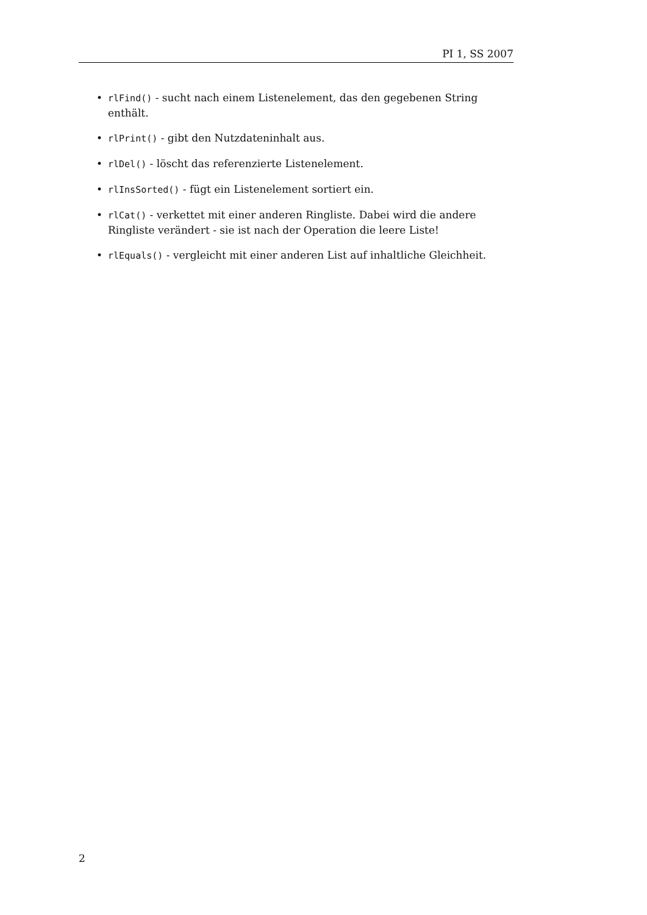PI 1, SS 2007
• rlFind() - sucht nach einem Listenelement, das den gegebenen String enthält.
• rlPrint() - gibt den Nutzdateninhalt aus.
• rlDel() - löscht das referenzierte Listenelement.
• rlInsSorted() - fügt ein Listenelement sortiert ein.
• rlCat() - verkettet mit einer anderen Ringliste. Dabei wird die andere Ringliste verändert - sie ist nach der Operation die leere Liste!
• rlEquals() - vergleicht mit einer anderen List auf inhaltliche Gleichheit.
2